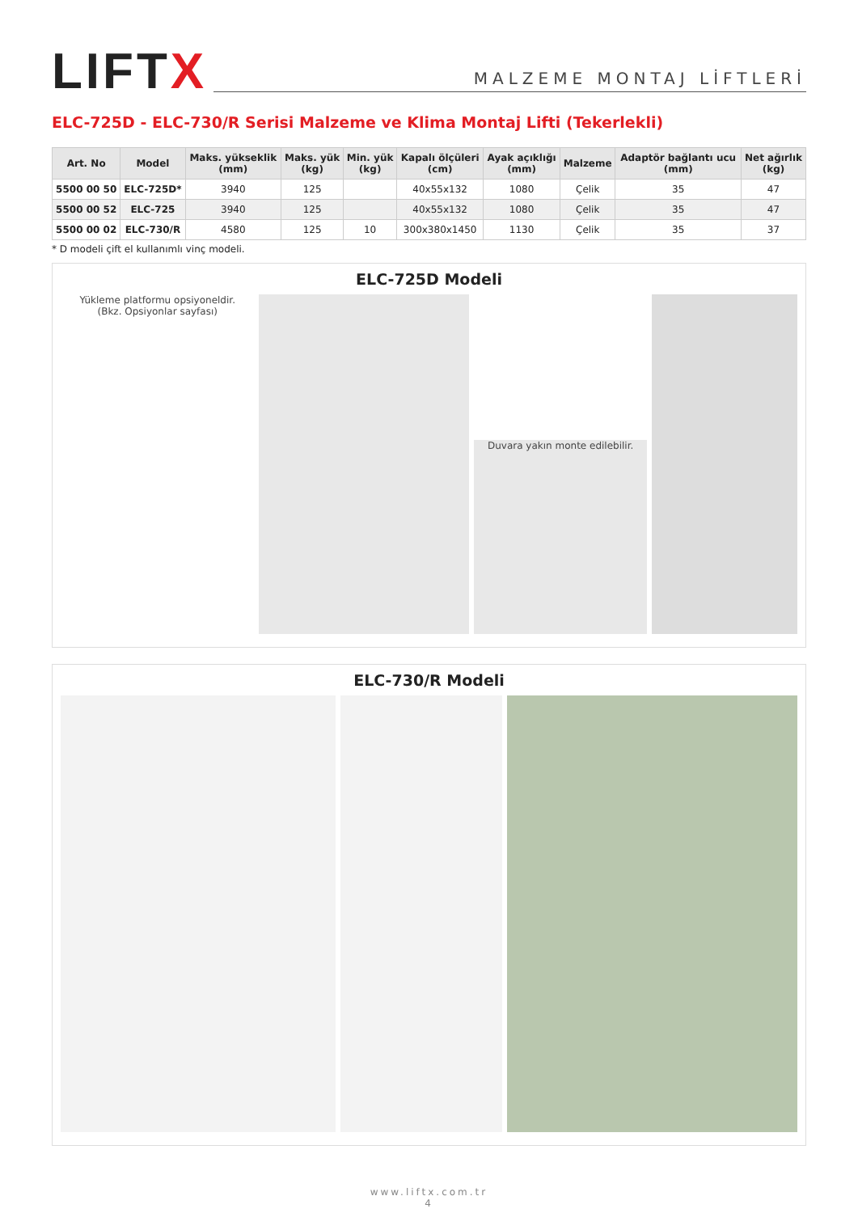LIFTX
MALZEME MONTAJ LİFTLERİ
ELC-725D - ELC-730/R Serisi Malzeme ve Klima Montaj Lifti (Tekerlekli)
| Art. No | Model | Maks. yükseklik (mm) | Maks. yük (kg) | Min. yük (kg) | Kapalı ölçüleri (cm) | Ayak açıklığı (mm) | Malzeme | Adaptör bağlantı ucu (mm) | Net ağırlık (kg) |
| --- | --- | --- | --- | --- | --- | --- | --- | --- | --- |
| 5500 00 50 | ELC-725D* | 3940 | 125 | | 40x55x132 | 1080 | Çelik | 35 | 47 |
| 5500 00 52 | ELC-725 | 3940 | 125 | | 40x55x132 | 1080 | Çelik | 35 | 47 |
| 5500 00 02 | ELC-730/R | 4580 | 125 | 10 | 300x380x1450 | 1130 | Çelik | 35 | 37 |
* D modeli çift el kullanımlı vinç modeli.
ELC-725D Modeli
Yükleme platformu opsiyoneldir.
(Bkz. Opsiyonlar sayfası)
Duvara yakın monte edilebilir.
ELC-730/R Modeli
www.liftx.com.tr
4